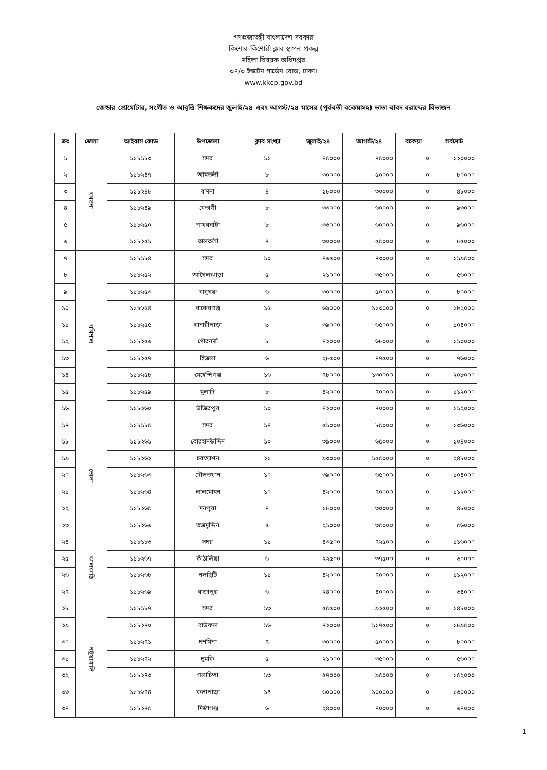গণপ্রজাতন্ত্রী বাংলাদেশ সরকার
কিশোর-কিশোরী ক্লাব স্থাপন প্রকল্প
মহিলা বিষয়ক অধিদপ্তর
৩৭/৩ ইস্কাটন গার্ডেন রোড, ঢাকা।
www.kkcp.gov.bd
জেন্ডার প্রোমোটার, সংগীত ও আবৃত্তি শিক্ষকদের জুলাই/২৪ এবং আগস্ট/২৪ মাসের (পূর্ববর্তী বকেয়াসহ) ভাতা বাবদ বরাদ্দের বিভাজন
| ক্রঃ | জেলা | আইবাস কোড | উপজেলা | ক্লাব সংখ্যা | জুলাই/২৪ | আগস্ট/২৪ | বকেয়া | সর্বমোট |
| --- | --- | --- | --- | --- | --- | --- | --- | --- |
| ১ | বরগুনা | ১১৮১৮৩ | সদর | ১১ | ৪৫০০০ | ৭৫০০০ | ০ | ১২০০০০ |
| ২ | | ১১৮২৪৭ | আমতলী | ৮ | ৩০০০০ | ৫০০০০ | ০ | ৮০০০০ |
| ৩ | | ১১৮২৪৮ | বামনা | ৪ | ১৮০০০ | ৩০০০০ | ০ | ৪৮০০০ |
| ৪ | | ১১৮২৪৯ | বেতাগী | ৮ | ৩৩০০০ | ৬০০০০ | ০ | ৯৩০০০ |
| ৫ | | ১১৮২৫০ | পাথরঘাটা | ৮ | ৩৬০০০ | ৬০০০০ | ০ | ৯৬০০০ |
| ৬ | | ১১৮২৫১ | তালতলী | ৭ | ৩০০০০ | ৫৫০০০ | ০ | ৮৫০০০ |
| ৭ | বরিশাল | ১১৮১৮৪ | সদর | ১০ | ৪৬৫০০ | ৭৩০০০ | ০ | ১১৯৫০০ |
| ৮ | | ১১৮২৫২ | আগৈলঝাড়া | ৫ | ২১০০০ | ৩৫০০০ | ০ | ৫৬০০০ |
| ৯ | | ১১৮২৫৩ | বাবুগঞ্জ | ৬ | ৩০০০০ | ৫০০০০ | ০ | ৮০০০০ |
| ১০ | | ১১৮২৫৪ | বাকেরগঞ্জ | ১৫ | ৬৯০০০ | ১১৩০০০ | ০ | ১৮২০০০ |
| ১১ | | ১১৮২৫৫ | বানারীপাড়া | ৯ | ৩৯০০০ | ৬৫০০০ | ০ | ১০৪০০০ |
| ১২ | | ১১৮২৫৬ | গৌরনদী | ৮ | ৪২০০০ | ৬৮০০০ | ০ | ১১০০০০ |
| ১৩ | | ১১৮২৫৭ | হিজলা | ৬ | ২৮৫০০ | ৪৭৫০০ | ০ | ৭৬০০০ |
| ১৪ | | ১১৮২৫৮ | মেহেন্দিগঞ্জ | ১৬ | ৭৮০০০ | ১৩০০০০ | ০ | ২০৮০০০ |
| ১৫ | | ১১৮২৫৯ | মুলাদি | ৮ | ৪২০০০ | ৭০০০০ | ০ | ১১২০০০ |
| ১৬ | | ১১৮২৬০ | উজিরপুর | ১০ | ৪২০০০ | ৭০০০০ | ০ | ১১২০০০ |
| ১৭ | ভোলা | ১১৮১৮৫ | সদর | ১৪ | ৫১০০০ | ৮৫০০০ | ০ | ১৩৬০০০ |
| ১৮ | | ১১৮২৬১ | বোরহানউদ্দিন | ১০ | ৩৯০০০ | ৬৫০০০ | ০ | ১০৪০০০ |
| ১৯ | | ১১৮২৬২ | চরফ্যাশন | ২১ | ৯৩০০০ | ১৫৫০০০ | ০ | ২৪৮০০০ |
| ২০ | | ১১৮২৬৩ | দৌলতখান | ১০ | ৩৯০০০ | ৬৫০০০ | ০ | ১০৪০০০ |
| ২১ | | ১১৮২৬৪ | লালমোহন | ১০ | ৪২০০০ | ৭০০০০ | ০ | ১১২০০০ |
| ২২ | | ১১৮২৬৫ | মনপুরা | ৪ | ১৮০০০ | ৩০০০০ | ০ | ৪৮০০০ |
| ২৩ | | ১১৮২৬৬ | তজমুদ্দিন | ৫ | ২১০০০ | ৩৫০০০ | ০ | ৫৬০০০ |
| ২৪ | ঝালকাঠি | ১১৮১৮৬ | সদর | ১১ | ৪৩৫০০ | ৭২৫০০ | ০ | ১১৬০০০ |
| ২৫ | | ১১৮২৬৭ | কাঁঠালিয়া | ৬ | ২২৫০০ | ৩৭৫০০ | ০ | ৬০০০০ |
| ২৬ | | ১১৮২৬৮ | নলছিটি | ১১ | ৪২০০০ | ৭০০০০ | ০ | ১১২০০০ |
| ২৭ | | ১১৮২৬৯ | রাজাপুর | ৬ | ২৪০০০ | ৪০০০০ | ০ | ৬৪০০০ |
| ২৮ | পটুয়াখালি | ১১৮১৮৭ | সদর | ১৩ | ৫৫৫০০ | ৯২৫০০ | ০ | ১৪৮০০০ |
| ২৯ | | ১১৮২৭০ | বাউফল | ১৬ | ৭২০০০ | ১১৭৫০০ | ০ | ১৮৯৫০০ |
| ৩০ | | ১১৮২৭১ | দশমিনা | ৭ | ৩০০০০ | ৫০০০০ | ০ | ৮০০০০ |
| ৩১ | | ১১৮২৭২ | দুমকি | ৫ | ২১০০০ | ৩৫০০০ | ০ | ৫৬০০০ |
| ৩২ | | ১১৮২৭৩ | গলাচিপা | ১৩ | ৫৭০০০ | ৯৫০০০ | ০ | ১৫২০০০ |
| ৩৩ | | ১১৮২৭৪ | কলাপাড়া | ১৪ | ৬০০০০ | ১০০০০০ | ০ | ১৬০০০০ |
| ৩৪ | | ১১৮২৭৫ | মির্জাগঞ্জ | ৬ | ২৪০০০ | ৪০০০০ | ০ | ৬৪০০০ |
1